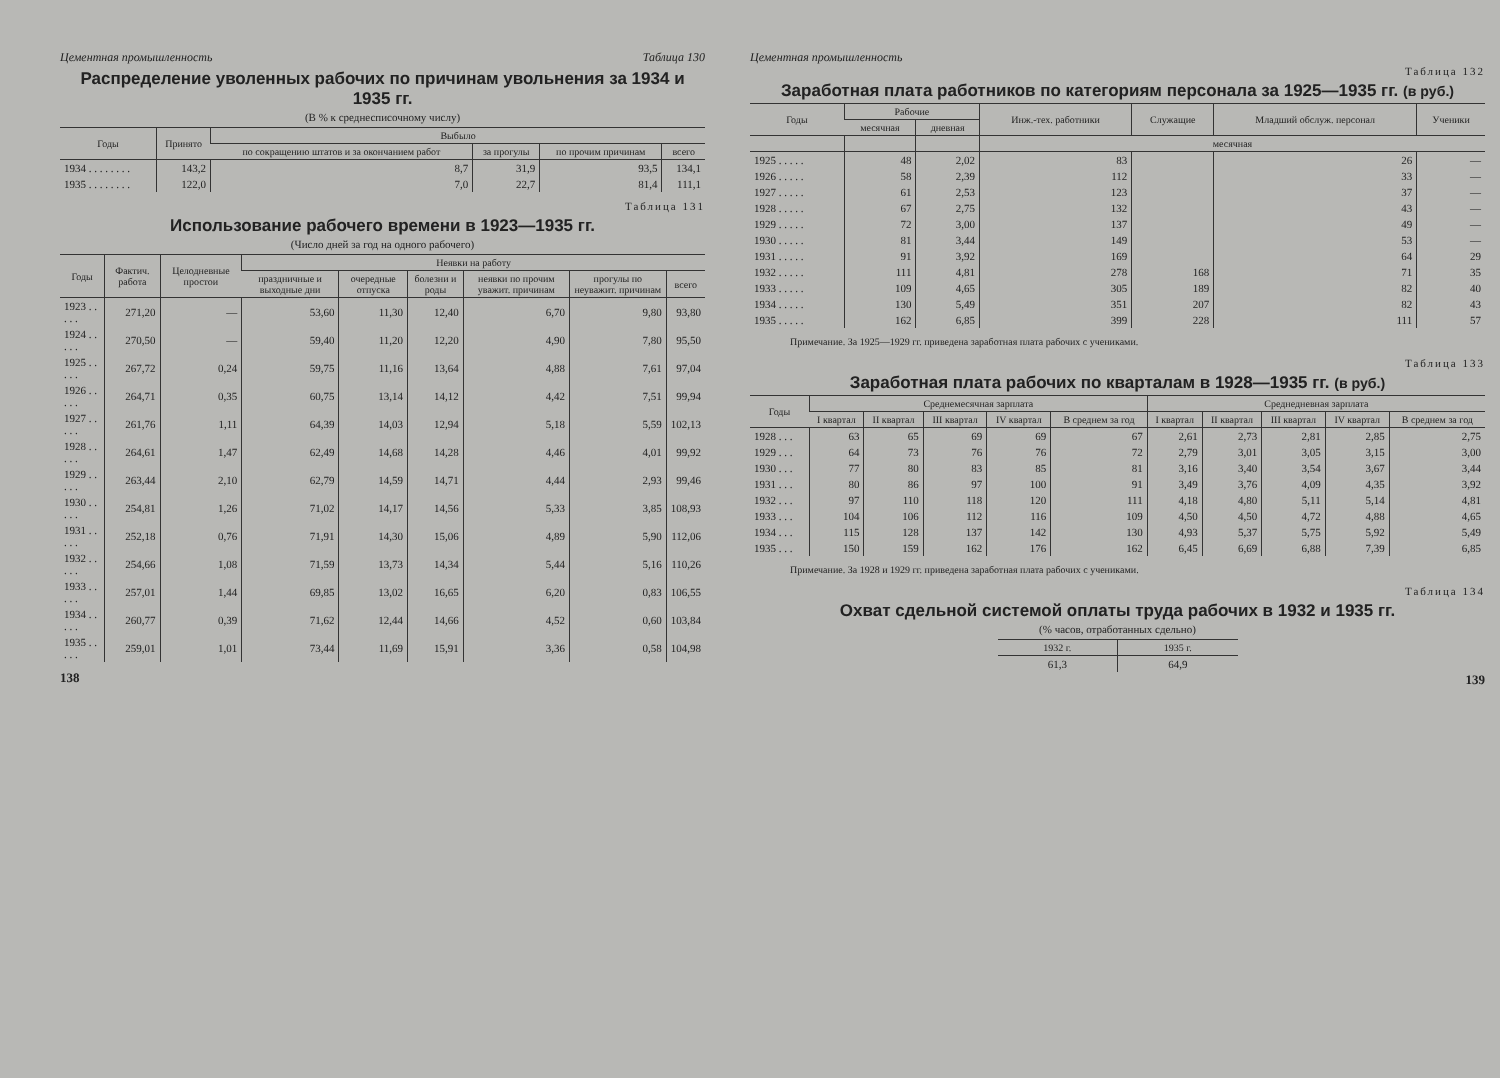Цементная промышленность Таблица 130
Распределение уволенных рабочих по причинам увольнения за 1934 и 1935 гг.
(В % к среднесписочному числу)
| Годы | Принято | Выбыло | | | |
| --- | --- | --- | --- | --- | --- |
| | | по сокращению штатов и за окончанием работ | за прогулы | по прочим причинам | всего |
| 1934 . . . . . . . . | 143,2 | 8,7 | 31,9 | 93,5 | 134,1 |
| 1935 . . . . . . . . | 122,0 | 7,0 | 22,7 | 81,4 | 111,1 |
Таблица 131
Использование рабочего времени в 1923—1935 гг.
(Число дней за год на одного рабочего)
| Годы | Фактич. работа | Целодневные простои | Неявки на работу | | | | | |
| --- | --- | --- | --- | --- | --- | --- | --- | --- |
| | | | праздничные и выходные дни | очередные отпуска | болезни и роды | неявки по прочим уважит. причинам | прогулы по неуважит. причинам | всего |
| 1923 . . . . . | 271,20 | — | 53,60 | 11,30 | 12,40 | 6,70 | 9,80 | 93,80 |
| 1924 . . . . . | 270,50 | — | 59,40 | 11,20 | 12,20 | 4,90 | 7,80 | 95,50 |
| 1925 . . . . . | 267,72 | 0,24 | 59,75 | 11,16 | 13,64 | 4,88 | 7,61 | 97,04 |
| 1926 . . . . . | 264,71 | 0,35 | 60,75 | 13,14 | 14,12 | 4,42 | 7,51 | 99,94 |
| 1927 . . . . . | 261,76 | 1,11 | 64,39 | 14,03 | 12,94 | 5,18 | 5,59 | 102,13 |
| 1928 . . . . . | 264,61 | 1,47 | 62,49 | 14,68 | 14,28 | 4,46 | 4,01 | 99,92 |
| 1929 . . . . . | 263,44 | 2,10 | 62,79 | 14,59 | 14,71 | 4,44 | 2,93 | 99,46 |
| 1930 . . . . . | 254,81 | 1,26 | 71,02 | 14,17 | 14,56 | 5,33 | 3,85 | 108,93 |
| 1931 . . . . . | 252,18 | 0,76 | 71,91 | 14,30 | 15,06 | 4,89 | 5,90 | 112,06 |
| 1932 . . . . . | 254,66 | 1,08 | 71,59 | 13,73 | 14,34 | 5,44 | 5,16 | 110,26 |
| 1933 . . . . . | 257,01 | 1,44 | 69,85 | 13,02 | 16,65 | 6,20 | 0,83 | 106,55 |
| 1934 . . . . . | 260,77 | 0,39 | 71,62 | 12,44 | 14,66 | 4,52 | 0,60 | 103,84 |
| 1935 . . . . . | 259,01 | 1,01 | 73,44 | 11,69 | 15,91 | 3,36 | 0,58 | 104,98 |
138
Цементная промышленность
Таблица 132
Заработная плата работников по категориям персонала за 1925—1935 гг. (в руб.)
| Годы | Рабочие | | Инж.-тех. работники | Служащие | Младший обслуж. персонал | Ученики |
| --- | --- | --- | --- | --- | --- | --- |
| | месячная | дневная | | | | |
| | | | месячная | | | |
| 1925 . . . . . | 48 | 2,02 | 83 | | 26 | — |
| 1926 . . . . . | 58 | 2,39 | 112 | | 33 | — |
| 1927 . . . . . | 61 | 2,53 | 123 | | 37 | — |
| 1928 . . . . . | 67 | 2,75 | 132 | | 43 | — |
| 1929 . . . . . | 72 | 3,00 | 137 | | 49 | — |
| 1930 . . . . . | 81 | 3,44 | 149 | | 53 | — |
| 1931 . . . . . | 91 | 3,92 | 169 | | 64 | 29 |
| 1932 . . . . . | 111 | 4,81 | 278 | 168 | 71 | 35 |
| 1933 . . . . . | 109 | 4,65 | 305 | 189 | 82 | 40 |
| 1934 . . . . . | 130 | 5,49 | 351 | 207 | 82 | 43 |
| 1935 . . . . . | 162 | 6,85 | 399 | 228 | 111 | 57 |
Примечание. За 1925—1929 гг. приведена заработная плата рабочих с учениками.
Таблица 133
Заработная плата рабочих по кварталам в 1928—1935 гг. (в руб.)
| Годы | Среднемесячная зарплата | | | | | Среднедневная зарплата | | | | |
| --- | --- | --- | --- | --- | --- | --- | --- | --- | --- | --- |
| | I квартал | II квартал | III квартал | IV квартал | В среднем за год | I квартал | II квартал | III квартал | IV квартал | В среднем за год |
| 1928 . . . | 63 | 65 | 69 | 69 | 67 | 2,61 | 2,73 | 2,81 | 2,85 | 2,75 |
| 1929 . . . | 64 | 73 | 76 | 76 | 72 | 2,79 | 3,01 | 3,05 | 3,15 | 3,00 |
| 1930 . . . | 77 | 80 | 83 | 85 | 81 | 3,16 | 3,40 | 3,54 | 3,67 | 3,44 |
| 1931 . . . | 80 | 86 | 97 | 100 | 91 | 3,49 | 3,76 | 4,09 | 4,35 | 3,92 |
| 1932 . . . | 97 | 110 | 118 | 120 | 111 | 4,18 | 4,80 | 5,11 | 5,14 | 4,81 |
| 1933 . . . | 104 | 106 | 112 | 116 | 109 | 4,50 | 4,50 | 4,72 | 4,88 | 4,65 |
| 1934 . . . | 115 | 128 | 137 | 142 | 130 | 4,93 | 5,37 | 5,75 | 5,92 | 5,49 |
| 1935 . . . | 150 | 159 | 162 | 176 | 162 | 6,45 | 6,69 | 6,88 | 7,39 | 6,85 |
Примечание. За 1928 и 1929 гг. приведена заработная плата рабочих с учениками.
Таблица 134
Охват сдельной системой оплаты труда рабочих в 1932 и 1935 гг.
(% часов, отработанных сдельно)
| 1932 г. | 1935 г. |
| --- | --- |
| 61,3 | 64,9 |
139